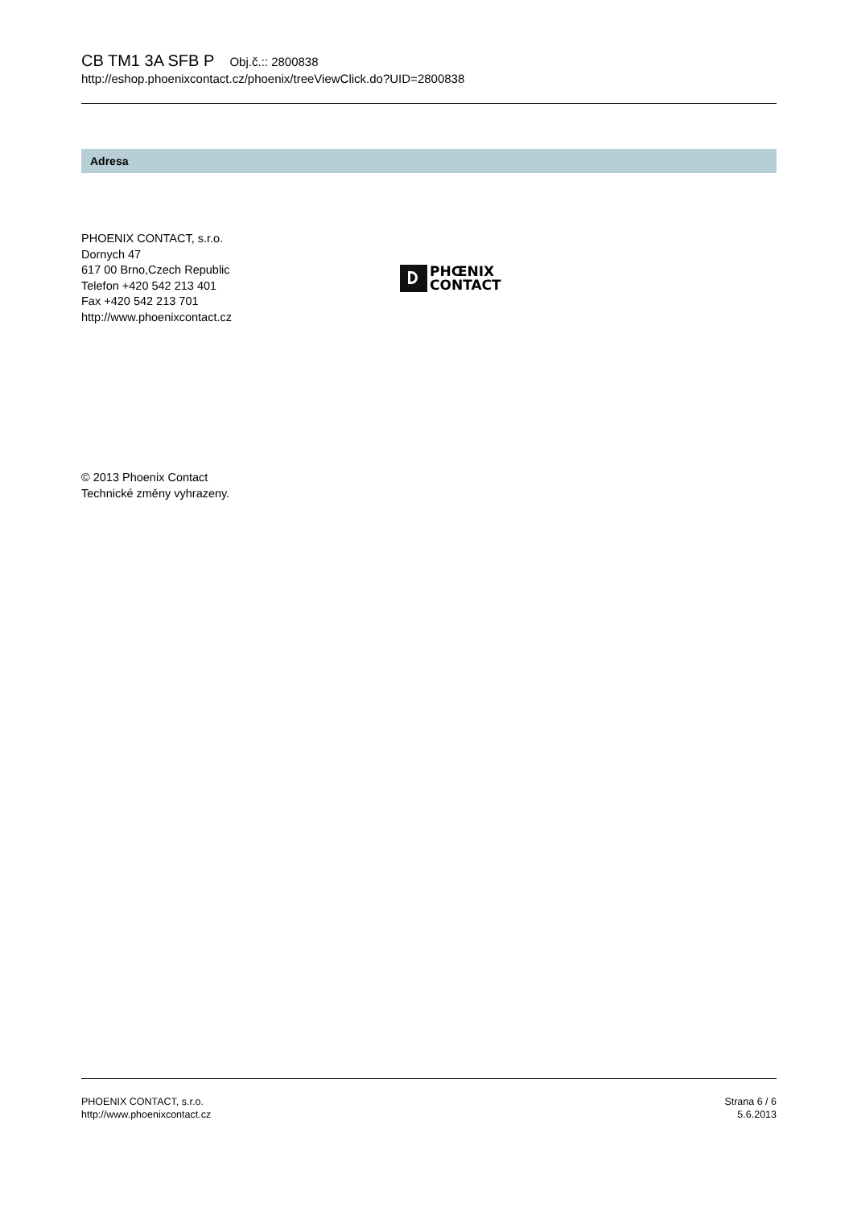CB TM1 3A SFB P Obj.č.:: 2800838
http://eshop.phoenixcontact.cz/phoenix/treeViewClick.do?UID=2800838
Adresa
PHOENIX CONTACT, s.r.o.
Dornych 47
617 00 Brno,Czech Republic
Telefon +420 542 213 401
Fax +420 542 213 701
http://www.phoenixcontact.cz
PHŒNIX
CONTACT
© 2013 Phoenix Contact
Technické změny vyhrazeny.
PHOENIX CONTACT, s.r.o.
http://www.phoenixcontact.cz
Strana 6 / 6
5.6.2013